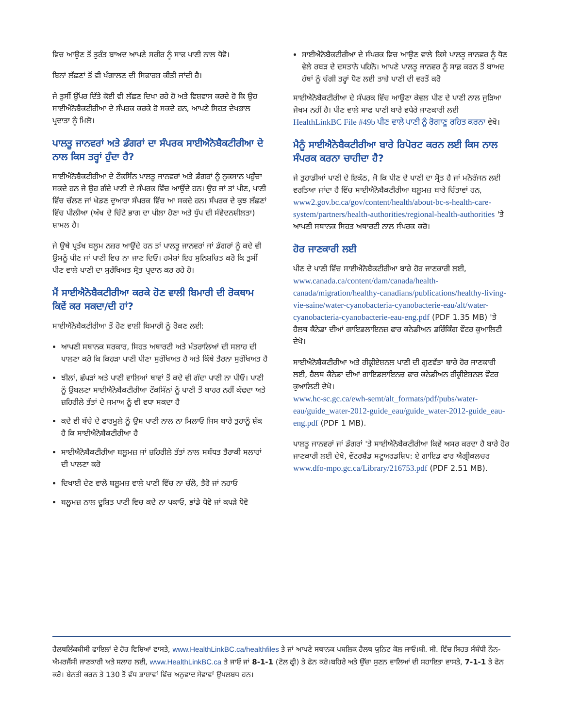ਵਿਚ ਆਉਣ ਤੋਂ ਤੁਰੰਤ ਬਾਅਦ ਆਪਣੇ ਸਰੀਰ ਨੂੰ ਸਾਫ ਪਾਣੀ ਨਾਲ ਧੋਵੋ।
ਬਿਨਾਂ ਲੱਛਣਾਂ ਤੋਂ ਵੀ ਖੰਗਾਲਣ ਦੀ ਸਿਫਾਰਸ਼ ਕੀਤੀ ਜਾਂਦੀ ਹੈ।
ਜੇ ਤੁਸੀਂ ਉੱਪਰ ਦਿੱਤੇ ਕੋਈ ਵੀ ਲੱਛਣ ਦਿਖਾ ਰਹੇ ਹੋ ਅਤੇ ਵਿਸ਼ਵਾਸ ਕਰਦੇ ਹੋ ਕਿ ਉਹ ਸਾਈਐਨੋਬੈਕਟੀਰੀਆ ਦੇ ਸੰਪਰਕ ਕਰਕੇ ਹੋ ਸਕਦੇ ਹਨ, ਆਪਣੇ ਸਿਹਤ ਦੇਖਭਾਲ ਪ੍ਰਦਾਤਾ ਨੂੰ ਮਿਲੋ।
ਪਾਲਤੂ ਜਾਨਵਰਾਂ ਅਤੇ ਡੰਗਰਾਂ ਦਾ ਸੰਪਰਕ ਸਾਈਐਨੋਬੈਕਟੀਰੀਆ ਦੇ ਨਾਲ ਕਿਸ ਤਰ੍ਹਾਂ ਹੁੰਦਾ ਹੈ?
ਸਾਈਐਨੋਬੈਕਟੀਰੀਆ ਦੇ ਟੌਕਸਿੰਨ ਪਾਲਤੂ ਜਾਨਵਰਾਂ ਅਤੇ ਡੰਗਰਾਂ ਨੂੰ ਨੁਕਸਾਨ ਪਹੁੰਚਾ ਸਕਦੇ ਹਨ ਜੇ ਉਹ ਗੰਦੇ ਪਾਣੀ ਦੇ ਸੰਪਰਕ ਵਿੱਚ ਆਉਂਦੇ ਹਨ। ਉਹ ਜਾਂ ਤਾਂ ਪੀਣ, ਪਾਣੀ ਵਿੱਚ ਚੱਲਣ ਜਾਂ ਖੇਡਣ ਦੁਆਰਾ ਸੰਪਰਕ ਵਿੱਚ ਆ ਸਕਦੇ ਹਨ। ਸੰਪਰਕ ਦੇ ਕੁਝ ਲੱਛਣਾਂ ਵਿੱਚ ਪੀਲੀਆ (ਅੱਖ ਦੇ ਚਿੱਟੇ ਭਾਗ ਦਾ ਪੀਲਾ ਹੋਣਾ ਅਤੇ ਧੁੱਪ ਦੀ ਸੰਵੇਦਨਸ਼ੀਲਤਾ) ਸ਼ਾਮਲ ਹੈ।
ਜੇ ਉਥੇ ਪ੍ਰਤੱਖ ਬਲੂਮ ਨਜ਼ਰ ਆਉਂਦੇ ਹਨ ਤਾਂ ਪਾਲਤੂ ਜਾਨਵਰਾਂ ਜਾਂ ਡੰਗਰਾਂ ਨੂੰ ਕਦੇ ਵੀ ਉਸਨੂੰ ਪੀਣ ਜਾਂ ਪਾਣੀ ਵਿਚ ਨਾ ਜਾਣ ਦਿਓ। ਹਮੇਸ਼ਾਂ ਇਹ ਸੁਨਿਸ਼ਚਿਤ ਕਰੋ ਕਿ ਤੁਸੀਂ ਪੀਣ ਵਾਲੇ ਪਾਣੀ ਦਾ ਸੁਰੱਖਿਅਤ ਸ੍ਰੋਤ ਪ੍ਰਦਾਨ ਕਰ ਰਹੇ ਹੋ।
ਮੈਂ ਸਾਈਐਨੋਬੈਕਟੀਰੀਆ ਕਰਕੇ ਹੋਣ ਵਾਲੀ ਬਿਮਾਰੀ ਦੀ ਰੋਕਥਾਮ ਕਿਵੇਂ ਕਰ ਸਕਦਾ/ਦੀ ਹਾਂ?
ਸਾਈਐਨੋਬੈਕਟੀਰੀਆ ਤੋਂ ਹੋਣ ਵਾਲੀ ਬਿਮਾਰੀ ਨੂੰ ਰੋਕਣ ਲਈ:
ਆਪਣੀ ਸਥਾਨਕ ਸਰਕਾਰ, ਸਿਹਤ ਅਥਾਰਟੀ ਅਤੇ ਮੰਤਰਾਲਿਆਂ ਦੀ ਸਲਾਹ ਦੀ ਪਾਲਣਾ ਕਰੋ ਕਿ ਕਿਹੜਾ ਪਾਣੀ ਪੀਣਾ ਸੁਰੱਖਿਅਤ ਹੈ ਅਤੇ ਕਿੱਥੇ ਤੈਰਨਾ ਸੁਰੱਖਿਅਤ ਹੈ
ਝੀਲਾਂ, ਛੱਪੜਾਂ ਅਤੇ ਪਾਣੀ ਵਾਲਿਆਂ ਥਾਵਾਂ ਤੋਂ ਕਦੇ ਵੀ ਗੰਦਾ ਪਾਣੀ ਨਾ ਪੀਓ। ਪਾਣੀ ਨੂੰ ਉਬਲਣਾ ਸਾਈਐਨੋਬੈਕਟੀਰੀਆ ਟੌਕਸਿੰਨਾਂ ਨੂੰ ਪਾਣੀ ਤੋਂ ਬਾਹਰ ਨਹੀਂ ਕੱਢਦਾ ਅਤੇ ਜ਼ਹਿਰੀਲੇ ਤੱਤਾਂ ਦੇ ਜਮਾਅ ਨੂੰ ਵੀ ਵਧਾ ਸਕਦਾ ਹੈ
ਕਦੇ ਵੀ ਬੱਚੇ ਦੇ ਫਾਰਮੂਲੇ ਨੂੰ ਉਸ ਪਾਣੀ ਨਾਲ ਨਾ ਮਿਲਾਓ ਜਿਸ ਬਾਰੇ ਤੁਹਾਨੂੰ ਸ਼ੱਕ ਹੈ ਕਿ ਸਾਈਐਨੋਬੈਕਟੀਰੀਆ ਹੈ
ਸਾਈਐਨੋਬੈਕਟੀਰੀਆ ਬਲੂਮਜ਼ ਜਾਂ ਜ਼ਹਿਰੀਲੇ ਤੱਤਾਂ ਨਾਲ ਸਬੰਧਤ ਤੈਰਾਕੀ ਸਲਾਹਾਂ ਦੀ ਪਾਲਣਾ ਕਰੋ
ਦਿਖਾਈ ਦੇਣ ਵਾਲੇ ਬਲੂਮਜ਼ ਵਾਲੇ ਪਾਣੀ ਵਿੱਚ ਨਾ ਚੱਲੋ, ਤੈਰੋ ਜਾਂ ਨਹਾਓ
ਬਲੂਮਜ਼ ਨਾਲ ਦੂਸ਼ਿਤ ਪਾਣੀ ਵਿਚ ਕਦੇ ਨਾ ਪਕਾਓ, ਭਾਂਡੇ ਧੋਵੋ ਜਾਂ ਕਪੜੇ ਧੋਵੋ
ਸਾਈਐਨੋਬੈਕਟੀਰੀਆ ਦੇ ਸੰਪਰਕ ਵਿਚ ਆਉਣ ਵਾਲੇ ਕਿਸੇ ਪਾਲਤੂ ਜਾਨਵਰ ਨੂੰ ਧੋਣ ਵੇਲੇ ਰਬੜ ਦੇ ਦਸਤਾਨੇ ਪਹਿਨੋ। ਆਪਣੇ ਪਾਲਤੂ ਜਾਨਵਰ ਨੂੰ ਸਾਫ਼ ਕਰਨ ਤੋਂ ਬਾਅਦ ਹੱਥਾਂ ਨੂੰ ਚੰਗੀ ਤਰ੍ਹਾਂ ਧੋਣ ਲਈ ਤਾਜ਼ੇ ਪਾਣੀ ਦੀ ਵਰਤੋਂ ਕਰੋ
ਸਾਈਐਨੋਬੈਕਟੀਰੀਆ ਦੇ ਸੰਪਰਕ ਵਿੱਚ ਆਉਣਾ ਕੇਵਲ ਪੀਣ ਦੇ ਪਾਣੀ ਨਾਲ ਜੁੜਿਆ ਜੋਖਮ ਨਹੀਂ ਹੈ। ਪੀਣ ਵਾਲੇ ਸਾਫ ਪਾਣੀ ਬਾਰੇ ਵਧੇਰੇ ਜਾਣਕਾਰੀ ਲਈ HealthLinkBC File #49b ਪੀਣ ਵਾਲੇ ਪਾਣੀ ਨੂੰ ਰੋਗਾਣੂ ਰਹਿਤ ਕਰਨਾ ਵੇਖੋ।
ਮੈਨੂੰ ਸਾਈਐਨੋਬੈਕਟੀਰੀਆ ਬਾਰੇ ਰਿਪੋਰਟ ਕਰਨ ਲਈ ਕਿਸ ਨਾਲ ਸੰਪਰਕ ਕਰਨਾ ਚਾਹੀਦਾ ਹੈ?
ਜੇ ਤੁਹਾਡੀਆਂ ਪਾਣੀ ਦੇ ਇਕੱਠ, ਜੋ ਕਿ ਪੀਣ ਦੇ ਪਾਣੀ ਦਾ ਸ੍ਰੋਤ ਹੈ ਜਾਂ ਮਨੋਰੰਜਨ ਲਈ ਵਰਤਿਆ ਜਾਂਦਾ ਹੈ ਵਿੱਚ ਸਾਈਐਨੋਬੈਕਟੀਰੀਆ ਬਲੂਮਜ਼ ਬਾਰੇ ਚਿੰਤਾਵਾਂ ਹਨ, www2.gov.bc.ca/gov/content/health/about-bc-s-health-care-system/partners/health-authorities/regional-health-authorities 'ਤੇ ਆਪਣੀ ਸਥਾਨਕ ਸਿਹਤ ਅਥਾਰਟੀ ਨਾਲ ਸੰਪਰਕ ਕਰੋ।
ਹੋਰ ਜਾਣਕਾਰੀ ਲਈ
ਪੀਣ ਦੇ ਪਾਣੀ ਵਿੱਚ ਸਾਈਐਨੋਬੈਕਟੀਰੀਆ ਬਾਰੇ ਹੋਰ ਜਾਣਕਾਰੀ ਲਈ, www.canada.ca/content/dam/canada/health-canada/migration/healthy-canadians/publications/healthy-living-vie-saine/water-cyanobacteria-cyanobacterie-eau/alt/water-cyanobacteria-cyanobacterie-eau-eng.pdf (PDF 1.35 MB) 'ਤੇ ਹੈਲਥ ਕੈਨੇਡਾ ਦੀਆਂ ਗਾਇਡਲਾਇਨਜ਼ ਫਾਰ ਕਨੇਡੀਅਨ ਡਰਿੰਕਿੰਗ ਵੌਟਰ ਕੁਆਲਿਟੀ ਦੇਖੋ।
ਸਾਈਐਨੋਬੈਕਟੀਰੀਆ ਅਤੇ ਰੀਕ੍ਰੀਏਸ਼ਨਲ ਪਾਣੀ ਦੀ ਗੁਣਵੱਤਾ ਬਾਰੇ ਹੋਰ ਜਾਣਕਾਰੀ ਲਈ, ਹੈਲਥ ਕੈਨੇਡਾ ਦੀਆਂ ਗਾਇਡਲਾਇਨਜ਼ ਫਾਰ ਕਨੇਡੀਅਨ ਰੀਕ੍ਰੀਏਸ਼ਨਲ ਵੌਟਰ ਕੁਆਲਿਟੀ ਦੇਖੋ।
www.hc-sc.gc.ca/ewh-semt/alt_formats/pdf/pubs/water-eau/guide_water-2012-guide_eau/guide_water-2012-guide_eau-eng.pdf (PDF 1 MB).
ਪਾਲਤੂ ਜਾਨਵਰਾਂ ਜਾਂ ਡੰਗਰਾਂ 'ਤੇ ਸਾਈਐਨੋਬੈਕਟੀਰੀਆ ਕਿਵੇਂ ਅਸਰ ਕਰਦਾ ਹੈ ਬਾਰੇ ਹੋਰ ਜਾਣਕਾਰੀ ਲਈ ਦੇਖੋ, ਵੌਟਰਸ਼ੈਡ ਸਟੂਅਰਡਸ਼ਿਪ: ਏ ਗਾਇਡ ਫਾਰ ਐਗ੍ਰੀਕਲਚਰ www.dfo-mpo.gc.ca/Library/216753.pdf (PDF 2.51 MB).
ਹੈਲਥਲਿੰਕਬੀਸੀ ਫਾਇਲਾਂ ਦੇ ਹੋਰ ਵਿਸ਼ਿਆਂ ਵਾਸਤੇ, www.HealthLinkBC.ca/healthfiles ਤੇ ਜਾਂ ਆਪਣੇ ਸਥਾਨਕ ਪਬਲਿਕ ਹੈਲਥ ਯੁਨਿਟ ਕੋਲ ਜਾਓ।ਬੀ. ਸੀ. ਵਿੱਚ ਸਿਹਤ ਸੰਬੰਧੀ ਨੌਨ-ਐਮਰਜੈਂਸੀ ਜਾਣਕਾਰੀ ਅਤੇ ਸਲਾਹ ਲਈ, www.HealthLinkBC.ca ਤੇ ਜਾਓ ਜਾਂ 8-1-1 (ਟੋਲ ਫ੍ਰੀ) ਤੇ ਫੋਨ ਕਰੋ।ਬਹਿਰੇ ਅਤੇ ਉੱਚਾ ਸੁਣਨ ਵਾਲਿਆਂ ਦੀ ਸਹਾਇਤਾ ਵਾਸਤੇ, 7-1-1 ਤੇ ਫੋਨ ਕਰੋ। ਬੇਨਤੀ ਕਰਨ ਤੇ 130 ਤੋਂ ਵੱਧ ਭਾਸ਼ਾਵਾਂ ਵਿੱਚ ਅਨੁਵਾਦ ਸੇਵਾਵਾਂ ਉਪਲਬਧ ਹਨ।